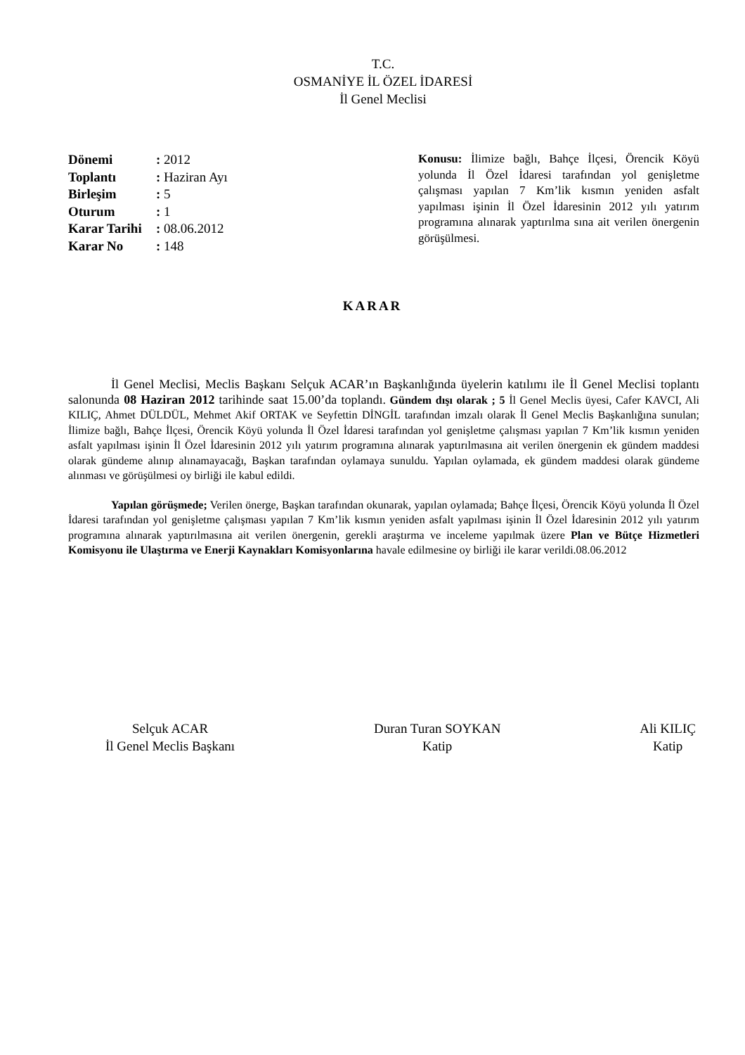T.C.
OSMANİYE İL ÖZEL İDARESİ
İl Genel Meclisi
| Dönemi | : 2012 |
| Toplantı | : Haziran Ayı |
| Birleşim | : 5 |
| Oturum | : 1 |
| Karar Tarihi | : 08.06.2012 |
| Karar No | : 148 |
Konusu: İlimize bağlı, Bahçe İlçesi, Örencik Köyü yolunda İl Özel İdaresi tarafından yol genişletme çalışması yapılan 7 Km’lik kısmın yeniden asfalt yapılması işinin İl Özel İdaresinin 2012 yılı yatırım programına alınarak yaptırılma sına ait verilen önergenin görüşülmesi.
KARAR
İl Genel Meclisi, Meclis Başkanı Selçuk ACAR’ın Başkanlığında üyelerin katılımı ile İl Genel Meclisi toplantı salonunda 08 Haziran 2012 tarihinde saat 15.00’da toplandı. Gündem dışı olarak ; 5 İl Genel Meclis üyesi, Cafer KAVCI, Ali KILIÇ, Ahmet DÜLDÜL, Mehmet Akif ORTAK ve Seyfettin DİNGİL tarafından imzalı olarak İl Genel Meclis Başkanlığına sunulan; İlimize bağlı, Bahçe İlçesi, Örencik Köyü yolunda İl Özel İdaresi tarafından yol genişletme çalışması yapılan 7 Km’lik kısmın yeniden asfalt yapılması işinin İl Özel İdaresinin 2012 yılı yatırım programına alınarak yaptırılmasına ait verilen önergenin ek gündem maddesi olarak gündeme alınıp alınamayacağı, Başkan tarafından oylamaya sunuldu. Yapılan oylamada, ek gündem maddesi olarak gündeme alınması ve görüşülmesi oy birliği ile kabul edildi.
Yapılan görüşmede; Verilen önerge, Başkan tarafından okunarak, yapılan oylamada; Bahçe İlçesi, Örencik Köyü yolunda İl Özel İdaresi tarafından yol genişletme çalışması yapılan 7 Km’lik kısmın yeniden asfalt yapılması işinin İl Özel İdaresinin 2012 yılı yatırım programına alınarak yaptırılmasına ait verilen önergenin, gerekli araştırma ve inceleme yapılmak üzere Plan ve Bütçe Hizmetleri Komisyonu ile Ulaştırma ve Enerji Kaynakları Komisyonlarına havale edilmesine oy birliği ile karar verildi.08.06.2012
Selçuk ACAR
İl Genel Meclis Başkanı
Duran Turan SOYKAN
Katip
Ali KILIÇ
Katip